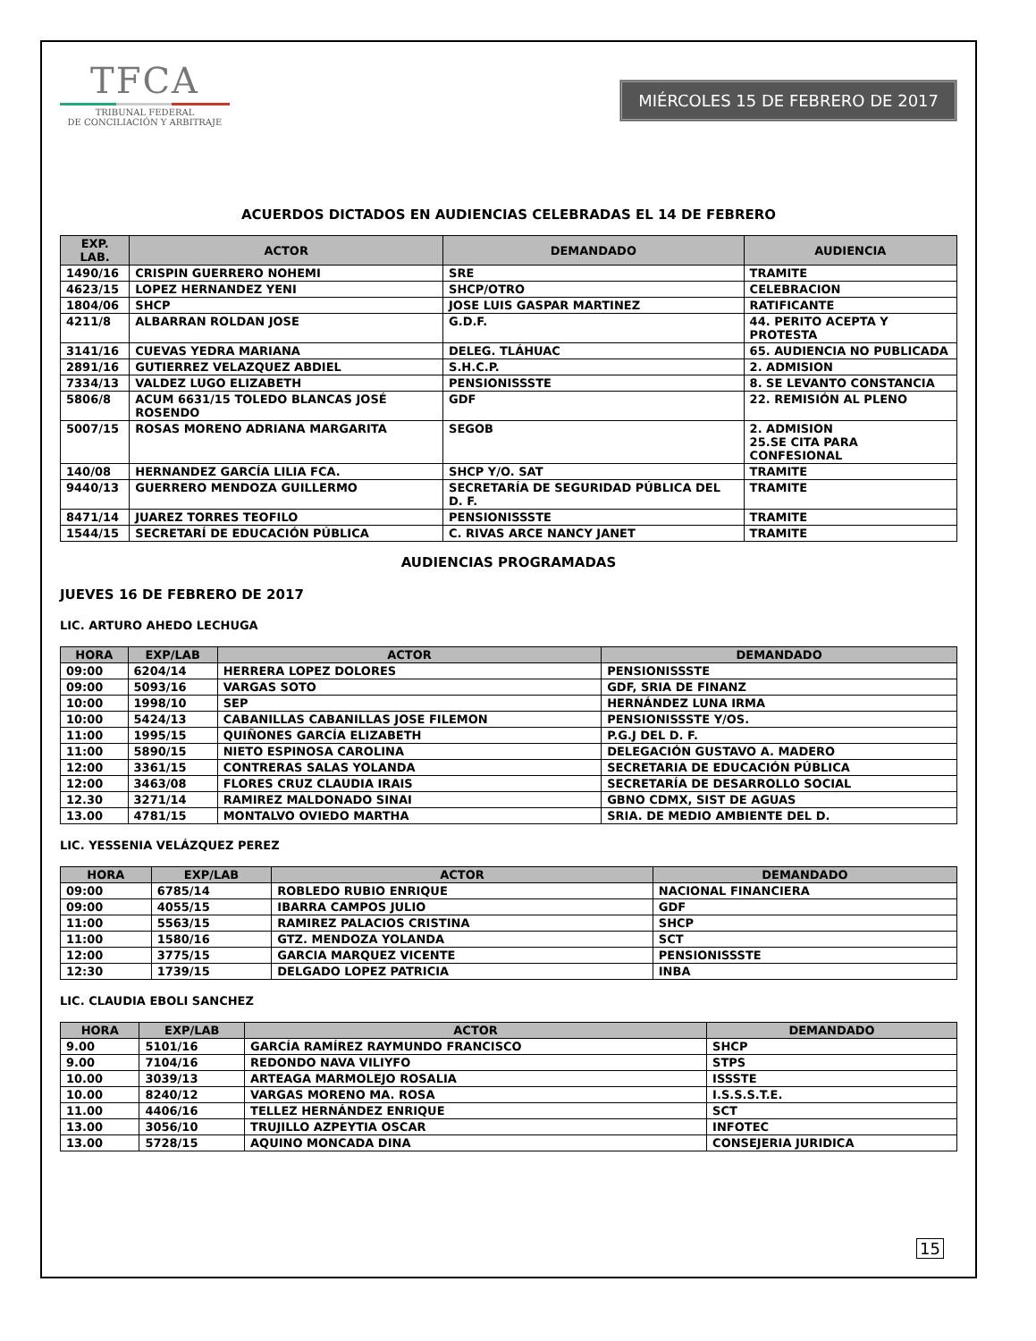TFCA
TRIBUNAL FEDERAL
DE CONCILIACIÓN Y ARBITRAJE
MIÉRCOLES 15 DE FEBRERO DE 2017
ACUERDOS DICTADOS EN AUDIENCIAS CELEBRADAS EL 14 DE FEBRERO
| EXP. LAB. | ACTOR | DEMANDADO | AUDIENCIA |
| --- | --- | --- | --- |
| 1490/16 | CRISPIN GUERRERO NOHEMI | SRE | TRAMITE |
| 4623/15 | LOPEZ HERNANDEZ YENI | SHCP/OTRO | CELEBRACION |
| 1804/06 | SHCP | JOSE LUIS GASPAR MARTINEZ | RATIFICANTE |
| 4211/8 | ALBARRAN ROLDAN JOSE | G.D.F. | 44. PERITO ACEPTA Y PROTESTA |
| 3141/16 | CUEVAS YEDRA MARIANA | DELEG. TLÁHUAC | 65. AUDIENCIA NO PUBLICADA |
| 2891/16 | GUTIERREZ VELAZQUEZ ABDIEL | S.H.C.P. | 2. ADMISION |
| 7334/13 | VALDEZ LUGO ELIZABETH | PENSIONISSSTE | 8. SE LEVANTO CONSTANCIA |
| 5806/8 | ACUM 6631/15 TOLEDO BLANCAS JOSÉ ROSENDO | GDF | 22. REMISIÓN AL PLENO |
| 5007/15 | ROSAS MORENO ADRIANA MARGARITA | SEGOB | 2. ADMISION 25.SE CITA PARA CONFESIONAL |
| 140/08 | HERNANDEZ GARCÍA LILIA FCA. | SHCP Y/O. SAT | TRAMITE |
| 9440/13 | GUERRERO MENDOZA GUILLERMO | SECRETARÍA DE SEGURIDAD PÚBLICA DEL D. F. | TRAMITE |
| 8471/14 | JUAREZ TORRES TEOFILO | PENSIONISSSTE | TRAMITE |
| 1544/15 | SECRETARÍ DE EDUCACIÓN PÚBLICA | C. RIVAS ARCE NANCY JANET | TRAMITE |
AUDIENCIAS PROGRAMADAS
JUEVES 16 DE FEBRERO DE 2017
LIC. ARTURO AHEDO LECHUGA
| HORA | EXP/LAB | ACTOR | DEMANDADO |
| --- | --- | --- | --- |
| 09:00 | 6204/14 | HERRERA LOPEZ DOLORES | PENSIONISSSTE |
| 09:00 | 5093/16 | VARGAS SOTO | GDF, SRIA DE FINANZ |
| 10:00 | 1998/10 | SEP | HERNÁNDEZ LUNA IRMA |
| 10:00 | 5424/13 | CABANILLAS CABANILLAS JOSE FILEMON | PENSIONISSSTE Y/OS. |
| 11:00 | 1995/15 | QUIÑONES GARCÍA ELIZABETH | P.G.J DEL D. F. |
| 11:00 | 5890/15 | NIETO ESPINOSA CAROLINA | DELEGACIÓN GUSTAVO A. MADERO |
| 12:00 | 3361/15 | CONTRERAS SALAS YOLANDA | SECRETARIA DE EDUCACIÓN PÚBLICA |
| 12:00 | 3463/08 | FLORES CRUZ CLAUDIA IRAIS | SECRETARÍA DE DESARROLLO SOCIAL |
| 12.30 | 3271/14 | RAMIREZ MALDONADO SINAI | GBNO CDMX, SIST DE AGUAS |
| 13.00 | 4781/15 | MONTALVO OVIEDO MARTHA | SRIA. DE MEDIO AMBIENTE DEL D. |
LIC. YESSENIA VELÁZQUEZ PEREZ
| HORA | EXP/LAB | ACTOR | DEMANDADO |
| --- | --- | --- | --- |
| 09:00 | 6785/14 | ROBLEDO RUBIO ENRIQUE | NACIONAL FINANCIERA |
| 09:00 | 4055/15 | IBARRA CAMPOS JULIO | GDF |
| 11:00 | 5563/15 | RAMIREZ PALACIOS CRISTINA | SHCP |
| 11:00 | 1580/16 | GTZ. MENDOZA YOLANDA | SCT |
| 12:00 | 3775/15 | GARCIA MARQUEZ VICENTE | PENSIONISSSTE |
| 12:30 | 1739/15 | DELGADO LOPEZ PATRICIA | INBA |
LIC. CLAUDIA EBOLI SANCHEZ
| HORA | EXP/LAB | ACTOR | DEMANDADO |
| --- | --- | --- | --- |
| 9.00 | 5101/16 | GARCÍA RAMÍREZ RAYMUNDO FRANCISCO | SHCP |
| 9.00 | 7104/16 | REDONDO NAVA VILIYFO | STPS |
| 10.00 | 3039/13 | ARTEAGA MARMOLEJO ROSALIA | ISSSTE |
| 10.00 | 8240/12 | VARGAS MORENO MA. ROSA | I.S.S.S.T.E. |
| 11.00 | 4406/16 | TELLEZ HERNÁNDEZ ENRIQUE | SCT |
| 13.00 | 3056/10 | TRUJILLO AZPEYTIA OSCAR | INFOTEC |
| 13.00 | 5728/15 | AQUINO MONCADA DINA | CONSEJERIA JURIDICA |
15